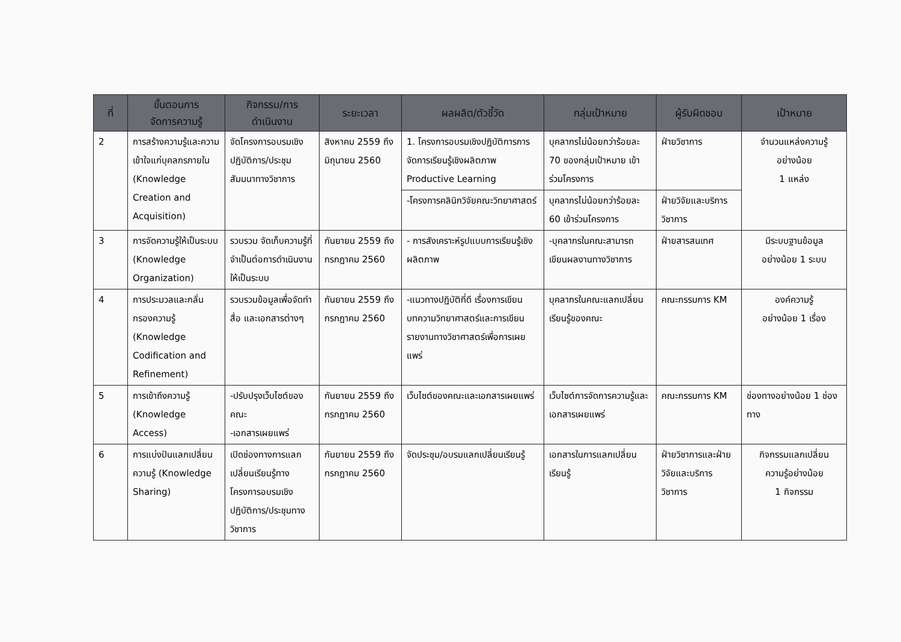| ที่ | ขั้นตอนการ จัดการความรู้ | กิจกรรม/การ ดำเนินงาน | ระยะเวลา | ผลผลิต/ตัวชี้วัด | กลุ่มเป้าหมาย | ผู้รับผิดชอบ | เป้าหมาย |
| --- | --- | --- | --- | --- | --- | --- | --- |
| 2 | การสร้างความรู้และความเข้าใจแก่บุคลกรภายใน (Knowledge Creation and Acquisition) | จัดโครงการอบรมเชิงปฏิบัติการ/ประชุมสัมมนาทางวิชาการ | สิงหาคม 2559 ถึง มิถุนายน 2560 | 1. โครงการอบรมเชิงปฏิบัติการการจัดการเรียนรู้เชิงผลิตภาพ Productive Learning | บุคลากรไม่น้อยกว่าร้อยละ 70 ของกลุ่มเป้าหมาย เข้าร่วมโครงการ | ฝ่ายวิชาการ | จำนวนแหล่งความรู้ อย่างน้อย 1 แหล่ง |
| | | | | -โครงการคลินิกวิจัยคณะวิทยาศาสตร์ | บุคลากรไม่น้อยกว่าร้อยละ 60 เข้าร่วมโครงการ | ฝ่ายวิจัยและบริการวิชาการ | |
| 3 | การจัดความรู้ให้เป็นระบบ (Knowledge Organization) | รวบรวม จัดเก็บความรู้ที่จำเป็นต่อการดำเนินงานให้เป็นระบบ | กันยายน 2559 ถึง กรกฎาคม 2560 | - การสังเคราะห์รูปแบบการเรียนรู้เชิงผลิตภาพ | -บุคลากรในคณะสามารถเขียนผลงานทางวิชาการ | ฝ่ายสารสนเทศ | มีระบบฐานข้อมูล อย่างน้อย 1 ระบบ |
| 4 | การประมวลและกลั่นกรองความรู้ (Knowledge Codification and Refinement) | รวบรวมข้อมูลเพื่อจัดทำสื่อ และเอกสารต่างๆ | กันยายน 2559 ถึง กรกฎาคม 2560 | -แนวทางปฏิบัติที่ดี เรื่องการเขียนบทความวิทยาศาสตร์และการเขียนรายงานทางวิชาศาสตร์เพื่อการเผยแพร่ | บุคลากรในคณะแลกเปลี่ยนเรียนรู้ของคณะ | คณะกรรมการ KM | องค์ความรู้ อย่างน้อย 1 เรื่อง |
| 5 | การเข้าถึงความรู้ (Knowledge Access) | -ปรับปรุงเว็บไซต์ของคณะ -เอกสารเผยแพร่ | กันยายน 2559 ถึง กรกฎาคม 2560 | เว็บไซต์ของคณะและเอกสารเผยแพร่ | เว็บไซต์การจัดการความรู้และเอกสารเผยแพร่ | คณะกรรมการ KM | ช่องทางอย่างน้อย 1 ช่องทาง |
| 6 | การแบ่งปันแลกเปลี่ยนความรู้ (Knowledge Sharing) | เปิดช่องทางการแลกเปลี่ยนเรียนรู้ทางโครงการอบรมเชิงปฏิบัติการ/ประชุมทางวิชาการ | กันยายน 2559 ถึง กรกฎาคม 2560 | จัดประชุม/อบรมแลกเปลี่ยนเรียนรู้ | เอกสารในการแลกเปลี่ยนเรียนรู้ | ฝ่ายวิชาการและฝ่ายวิจัยและบริการวิชาการ | กิจกรรมแลกเปลี่ยน ความรู้อย่างน้อย 1 กิจกรรม |